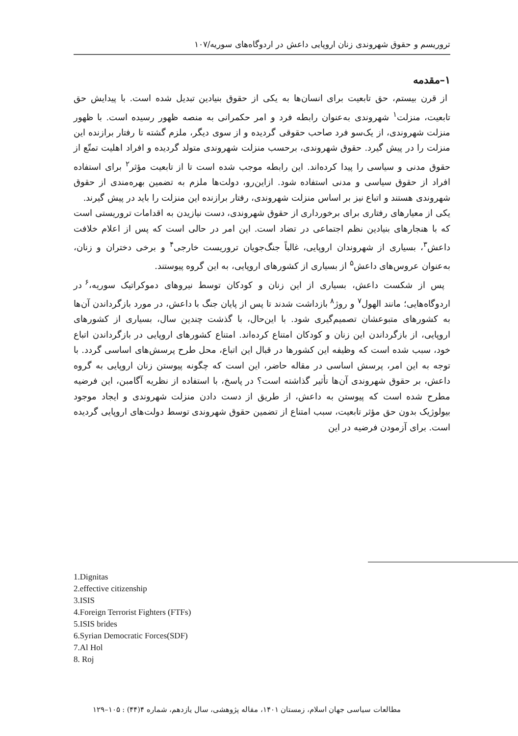تروریسم و حقوق شهروندی زنان اروپایی داعش در اردوگاه‌های سوریه/۱۰۷
۱–مقدمه
از قرن بیستم، حق تابعیت برای انسان‌ها به یکی از حقوق بنیادین تبدیل شده است. با پیدایش حق تابعیت، منزلت<sup>۱</sup> شهروندی به‌عنوان رابطه فرد و امر حکمرانی به منصه ظهور رسیده است. با ظهور منزلت شهروندی، از یک‌سو فرد صاحب حقوقی گردیده و از سوی دیگر، ملزم گشته تا رفتار برازنده این منزلت را در پیش گیرد. حقوق شهروندی، برحسب منزلت شهروندی متولد گردیده و افراد اهلیت تمتّع از حقوق مدنی و سیاسی را پیدا کرده‌اند. این رابطه موجب شده است تا از تابعیت مؤثر<sup>۲</sup> برای استفاده افراد از حقوق سیاسی و مدنی استفاده شود. ازاین‌رو، دولت‌ها ملزم به تضمین بهره‌مندی از حقوق شهروندی هستند و اتباع نیز بر اساس منزلت شهروندی، رفتار برازنده این منزلت را باید در پیش گیرند.
یکی از معیارهای رفتاری برای برخورداری از حقوق شهروندی، دست نیازیدن به اقدامات تروریستی است که با هنجارهای بنیادین نظم اجتماعی در تضاد است. این امر در حالی است که پس از اعلام خلافت داعش<sup>۳</sup>، بسیاری از شهروندان اروپایی، غالباً جنگ‌جویان تروریست خارجی<sup>۴</sup> و برخی دختران و زنان، به‌عنوان عروس‌های داعش<sup>۵</sup> از بسیاری از کشورهای اروپایی، به این گروه پیوستند.
پس از شکست داعش، بسیاری از این زنان و کودکان توسط نیروهای دموکراتیک سوریه،<sup>۶</sup> در اردوگاه‌هایی؛ مانند الهول<sup>۷</sup> و روژ<sup>۸</sup> بازداشت شدند تا پس از پایان جنگ با داعش، در مورد بازگرداندن آن‌ها به کشورهای متبوعشان تصمیم‌گیری شود. با این‌حال، با گذشت چندین سال، بسیاری از کشورهای اروپایی، از بازگرداندن این زنان و کودکان امتناع کرده‌اند. امتناع کشورهای اروپایی در بازگرداندن اتباع خود، سبب شده است که وظیفه این کشورها در قبال این اتباع، محل طرح پرسش‌های اساسی گردد. با توجه به این امر، پرسش اساسی در مقاله حاضر، این است که چگونه پیوستن زنان اروپایی به گروه داعش، بر حقوق شهروندی آن‌ها تأثیر گذاشته است؟ در پاسخ، با استفاده از نظریه آگامبن، این فرضیه مطرح شده است که پیوستن به داعش، از طریق از دست دادن منزلت شهروندی و ایجاد موجود بیولوژیک بدون حق مؤثر تابعیت، سبب امتناع از تضمین حقوق شهروندی توسط دولت‌های اروپایی گردیده است. برای آزمودن فرضیه در این
1.Dignitas
2.effective citizenship
3.ISIS
4.Foreign Terrorist Fighters (FTFs)
5.ISIS brides
6.Syrian Democratic Forces(SDF)
7.Al Hol
8. Roj
مطالعات سیاسی جهان اسلام، زمستان ۱۴۰۱، مقاله پژوهشی، سال یازدهم، شماره ۴(۴۴) : ۱۰۵–۱۲۹